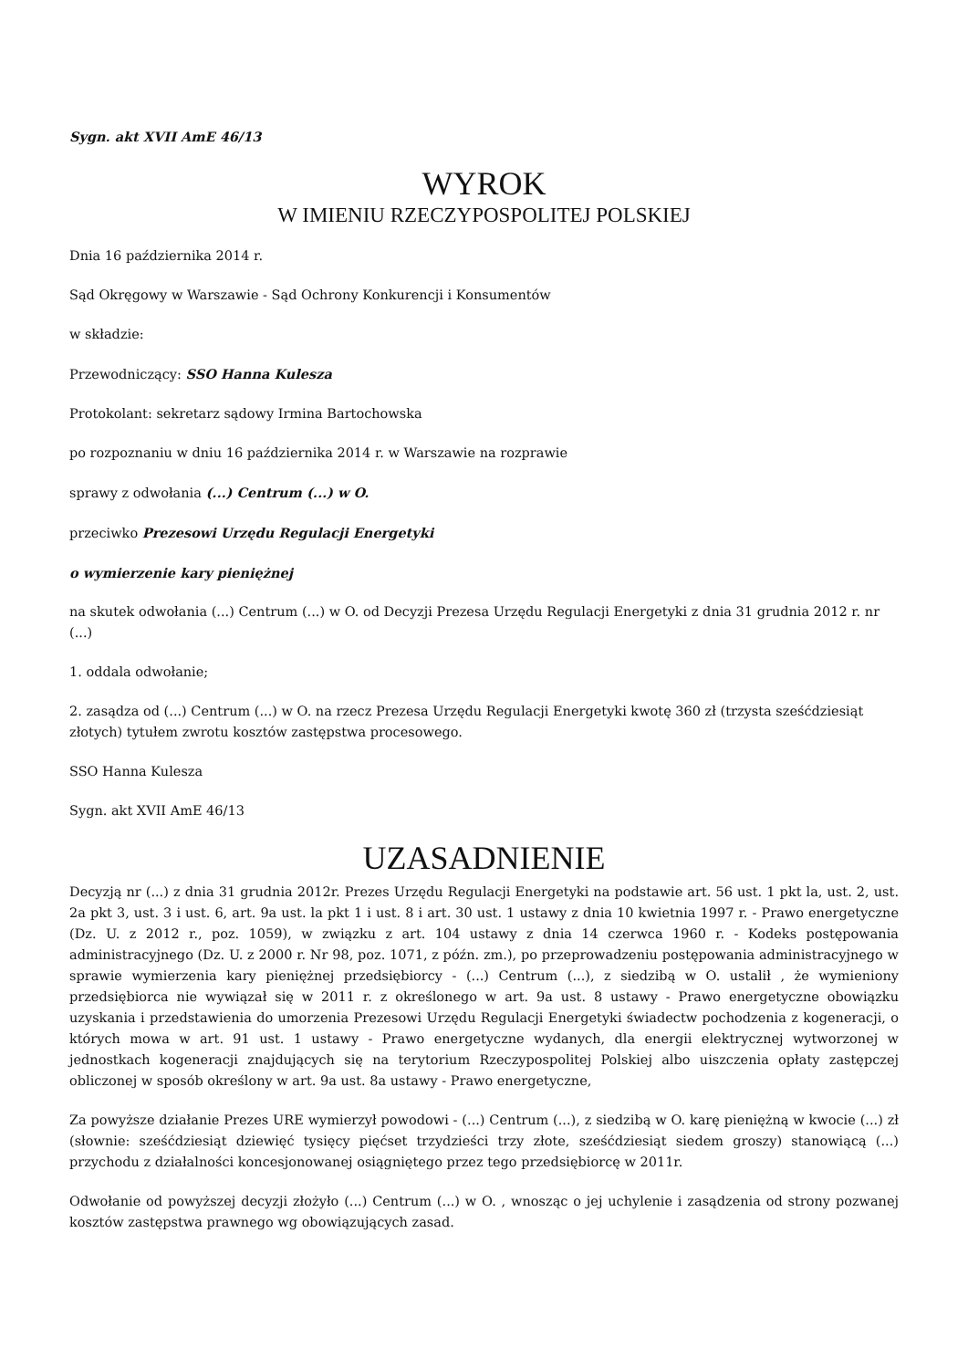Sygn. akt XVII AmE 46/13
WYROK
W IMIENIU RZECZYPOSPOLITEJ POLSKIEJ
Dnia 16 października 2014 r.
Sąd Okręgowy w Warszawie - Sąd Ochrony Konkurencji i Konsumentów
w składzie:
Przewodniczący: SSO Hanna Kulesza
Protokolant: sekretarz sądowy Irmina Bartochowska
po rozpoznaniu w dniu 16 października 2014 r. w Warszawie na rozprawie
sprawy z odwołania (...) Centrum (...) w O.
przeciwko Prezesowi Urzędu Regulacji Energetyki
o wymierzenie kary pieniężnej
na skutek odwołania (...) Centrum (...) w O. od Decyzji Prezesa Urzędu Regulacji Energetyki z dnia 31 grudnia 2012 r. nr (...)
1. oddala odwołanie;
2. zasądza od (...) Centrum (...) w O. na rzecz Prezesa Urzędu Regulacji Energetyki kwotę 360 zł (trzysta sześćdziesiąt złotych) tytułem zwrotu kosztów zastępstwa procesowego.
SSO Hanna Kulesza
Sygn. akt XVII AmE 46/13
UZASADNIENIE
Decyzją nr (...) z dnia 31 grudnia 2012r. Prezes Urzędu Regulacji Energetyki na podstawie art. 56 ust. 1 pkt la, ust. 2, ust. 2a pkt 3, ust. 3 i ust. 6, art. 9a ust. la pkt 1 i ust. 8 i art. 30 ust. 1 ustawy z dnia 10 kwietnia 1997 r. - Prawo energetyczne (Dz. U. z 2012 r., poz. 1059), w związku z art. 104 ustawy z dnia 14 czerwca 1960 r. - Kodeks postępowania administracyjnego (Dz. U. z 2000 r. Nr 98, poz. 1071, z późn. zm.), po przeprowadzeniu postępowania administracyjnego w sprawie wymierzenia kary pieniężnej przedsiębiorcy - (...) Centrum (...), z siedzibą w O. ustalił , że wymieniony przedsiębiorca nie wywiązał się w 2011 r. z określonego w art. 9a ust. 8 ustawy - Prawo energetyczne obowiązku uzyskania i przedstawienia do umorzenia Prezesowi Urzędu Regulacji Energetyki świadectw pochodzenia z kogeneracji, o których mowa w art. 91 ust. 1 ustawy - Prawo energetyczne wydanych, dla energii elektrycznej wytworzonej w jednostkach kogeneracji znajdujących się na terytorium Rzeczypospolitej Polskiej albo uiszczenia opłaty zastępczej obliczonej w sposób określony w art. 9a ust. 8a ustawy - Prawo energetyczne,
Za powyższe działanie Prezes URE wymierzył powodowi - (...) Centrum (...), z siedzibą w O. karę pieniężną w kwocie (...) zł (słownie: sześćdziesiąt dziewięć tysięcy pięćset trzydzieści trzy złote, sześćdziesiąt siedem groszy) stanowiącą (...) przychodu z działalności koncesjonowanej osiągniętego przez tego przedsiębiorcę w 2011r.
Odwołanie od powyższej decyzji złożyło (...) Centrum (...) w O. , wnosząc o jej uchylenie i zasądzenia od strony pozwanej kosztów zastępstwa prawnego wg obowiązujących zasad.